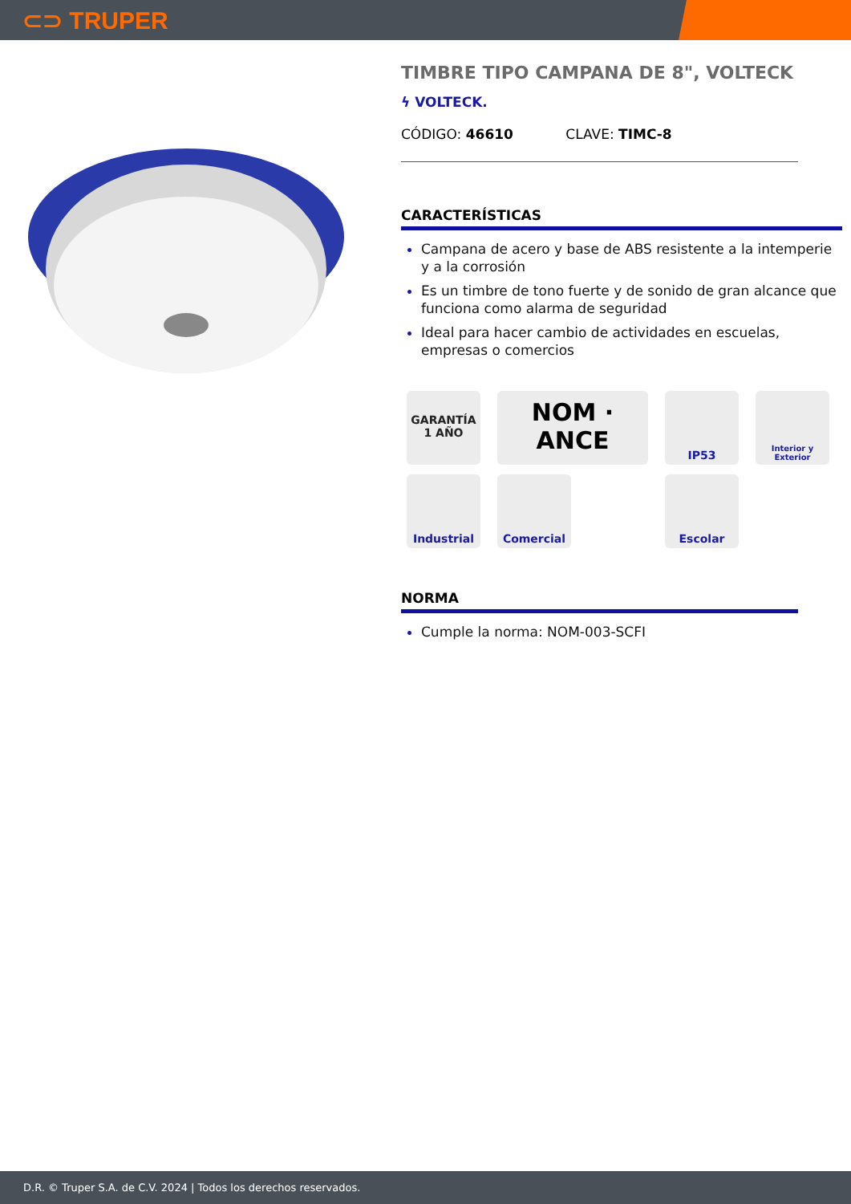⊂⊃ TRUPER
TIMBRE TIPO CAMPANA DE 8", VOLTECK
ϟ VOLTECK.
CÓDIGO: 46610 CLAVE: TIMC-8
CARACTERÍSTICAS
Campana de acero y base de ABS resistente a la intemperie y a la corrosión
Es un timbre de tono fuerte y de sonido de gran alcance que funciona como alarma de seguridad
Ideal para hacer cambio de actividades en escuelas, empresas o comercios
GARANTÍA 1 AÑO
NOM · ANCE
IP53
Interior y Exterior
Industrial
Comercial
Escolar
NORMA
Cumple la norma: NOM-003-SCFI
D.R. © Truper S.A. de C.V. 2024 | Todos los derechos reservados.